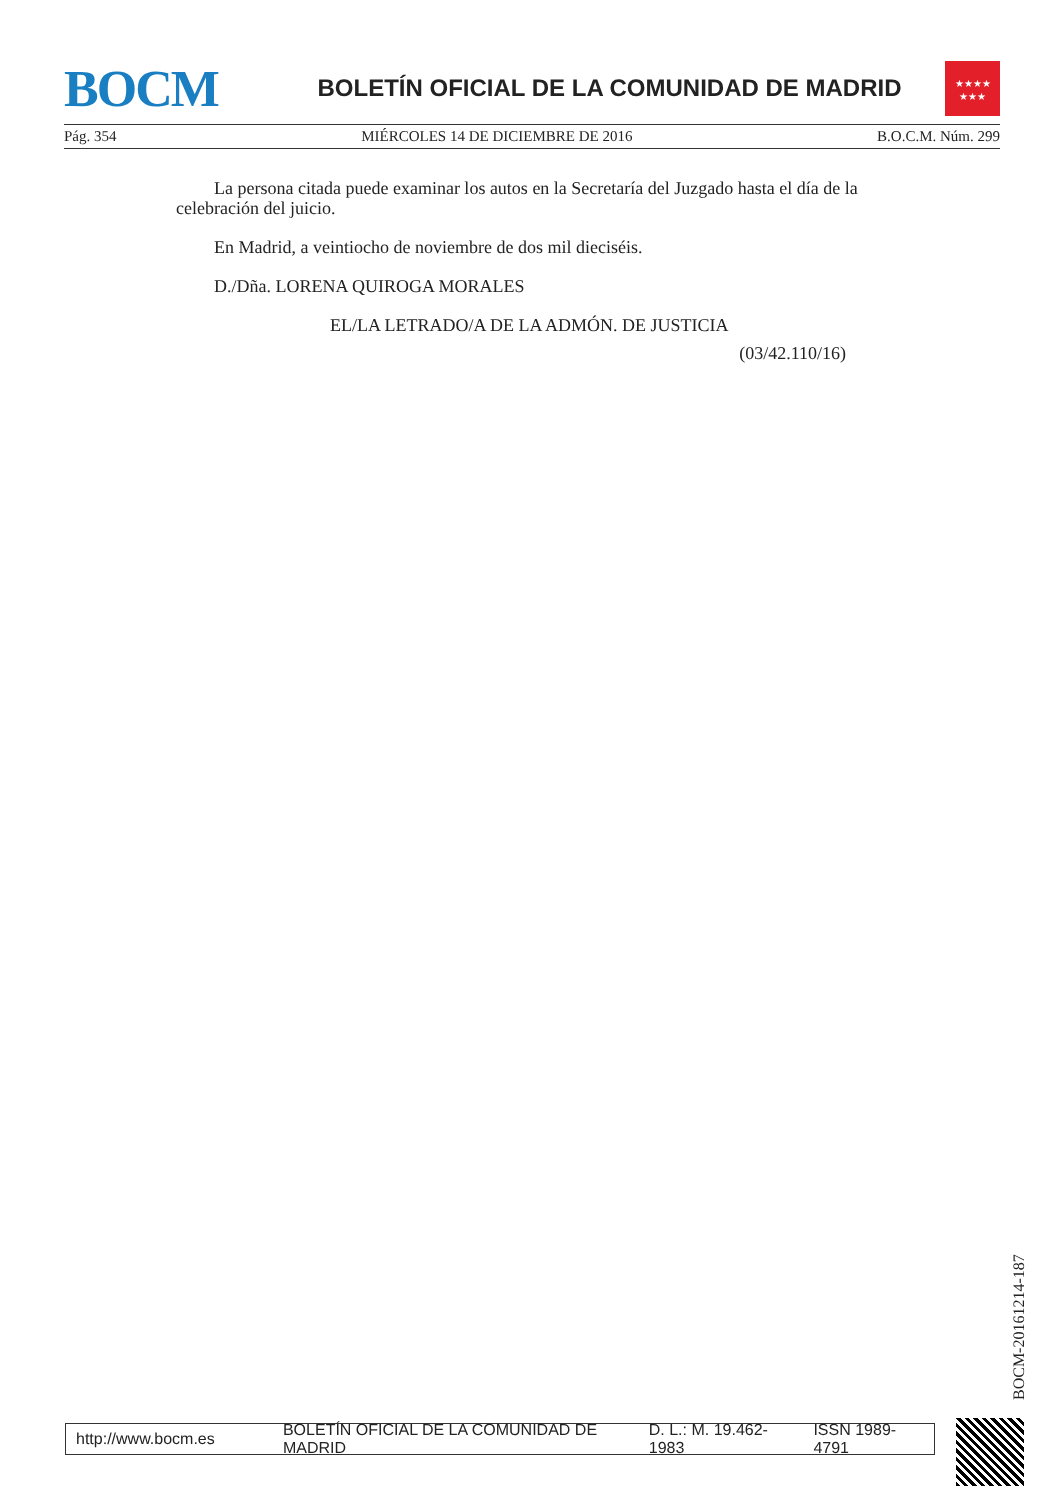BOCM
BOLETÍN OFICIAL DE LA COMUNIDAD DE MADRID
★★★★
★★★
Pág. 354 MIÉRCOLES 14 DE DICIEMBRE DE 2016 B.O.C.M. Núm. 299
La persona citada puede examinar los autos en la Secretaría del Juzgado hasta el día de la celebración del juicio.
En Madrid, a veintiocho de noviembre de dos mil dieciséis.
D./Dña. LORENA QUIROGA MORALES
EL/LA LETRADO/A DE LA ADMÓN. DE JUSTICIA
(03/42.110/16)
BOCM-20161214-187
http://www.bocm.es BOLETÍN OFICIAL DE LA COMUNIDAD DE MADRID D. L.: M. 19.462-1983 ISSN 1989-4791